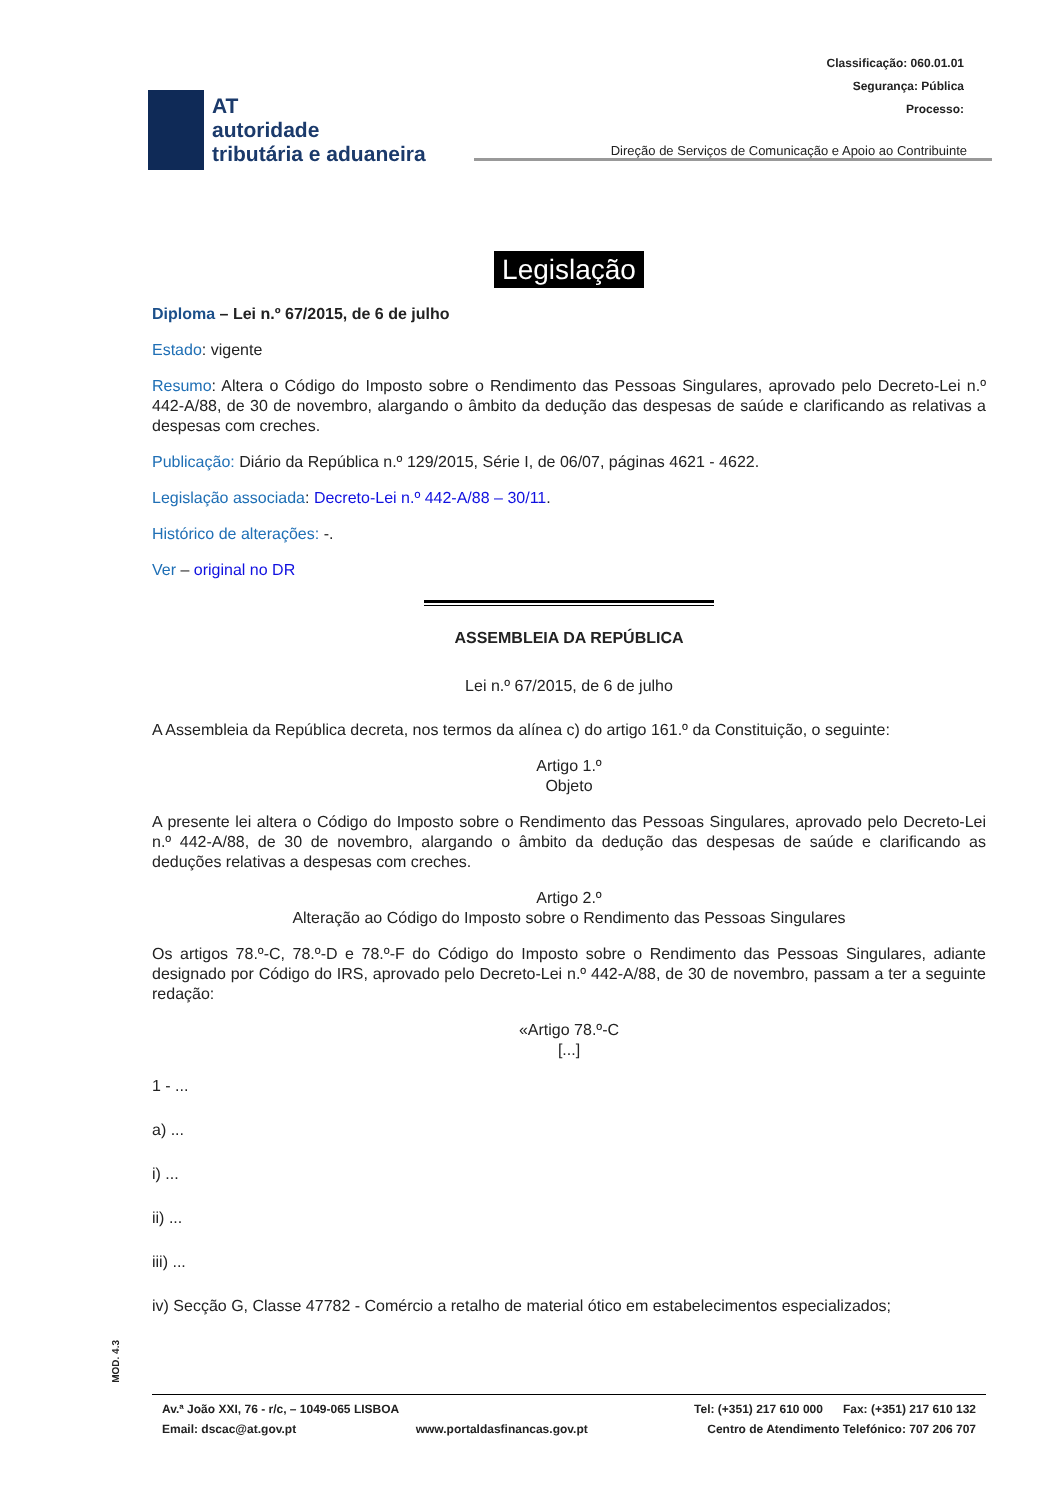Classificação: 060.01.01
Segurança: Pública
Processo:
AT
autoridade
tributária e aduaneira
Direção de Serviços de Comunicação e Apoio ao Contribuinte
Legislação
Diploma – Lei n.º 67/2015, de 6 de julho
Estado: vigente
Resumo: Altera o Código do Imposto sobre o Rendimento das Pessoas Singulares, aprovado pelo Decreto-Lei n.º 442-A/88, de 30 de novembro, alargando o âmbito da dedução das despesas de saúde e clarificando as relativas a despesas com creches.
Publicação: Diário da República n.º 129/2015, Série I, de 06/07, páginas 4621 - 4622.
Legislação associada: Decreto-Lei n.º 442-A/88 – 30/11.
Histórico de alterações: -.
Ver – original no DR
ASSEMBLEIA DA REPÚBLICA
Lei n.º 67/2015, de 6 de julho
A Assembleia da República decreta, nos termos da alínea c) do artigo 161.º da Constituição, o seguinte:
Artigo 1.º
Objeto
A presente lei altera o Código do Imposto sobre o Rendimento das Pessoas Singulares, aprovado pelo Decreto-Lei n.º 442-A/88, de 30 de novembro, alargando o âmbito da dedução das despesas de saúde e clarificando as deduções relativas a despesas com creches.
Artigo 2.º
Alteração ao Código do Imposto sobre o Rendimento das Pessoas Singulares
Os artigos 78.º-C, 78.º-D e 78.º-F do Código do Imposto sobre o Rendimento das Pessoas Singulares, adiante designado por Código do IRS, aprovado pelo Decreto-Lei n.º 442-A/88, de 30 de novembro, passam a ter a seguinte redação:
«Artigo 78.º-C
[...]
1 - ...
a) ...
i) ...
ii) ...
iii) ...
iv) Secção G, Classe 47782 - Comércio a retalho de material ótico em estabelecimentos especializados;
MOD. 4.3
Av.ª João XXI, 76 - r/c, – 1049-065 LISBOA Tel: (+351) 217 610 000 Fax: (+351) 217 610 132
Email: dscac@at.gov.pt www.portaldasfinancas.gov.pt Centro de Atendimento Telefónico: 707 206 707